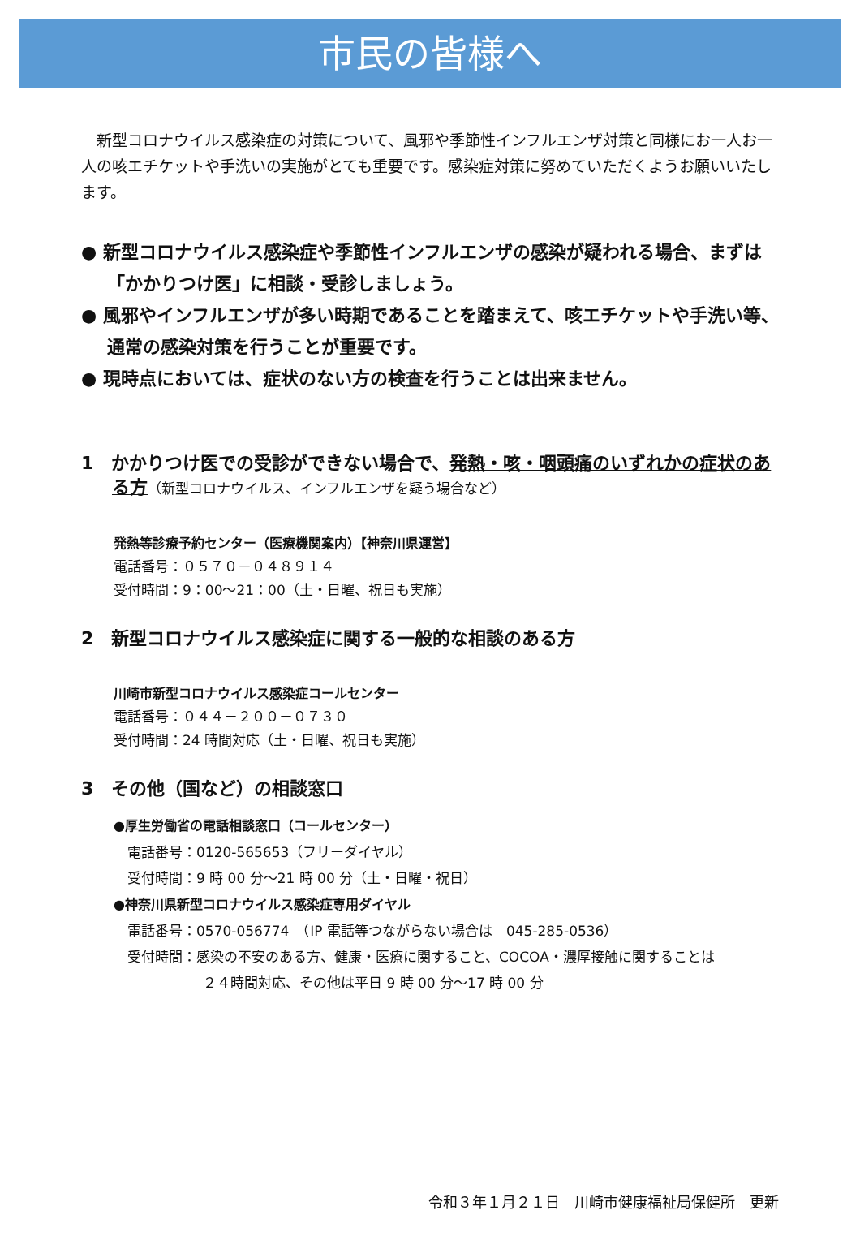市民の皆様へ
新型コロナウイルス感染症の対策について、風邪や季節性インフルエンザ対策と同様にお一人お一人の咳エチケットや手洗いの実施がとても重要です。感染症対策に努めていただくようお願いいたします。
● 新型コロナウイルス感染症や季節性インフルエンザの感染が疑われる場合、まずは「かかりつけ医」に相談・受診しましょう。
● 風邪やインフルエンザが多い時期であることを踏まえて、咳エチケットや手洗い等、通常の感染対策を行うことが重要です。
● 現時点においては、症状のない方の検査を行うことは出来ません。
1　かかりつけ医での受診ができない場合で、発熱・咳・咽頭痛のいずれかの症状のある方（新型コロナウイルス、インフルエンザを疑う場合など）
発熱等診療予約センター（医療機関案内）【神奈川県運営】
電話番号：０５７０－０４８９１４
受付時間：9：00～21：00（土・日曜、祝日も実施）
2　新型コロナウイルス感染症に関する一般的な相談のある方
川崎市新型コロナウイルス感染症コールセンター
電話番号：０４４－２００－０７３０
受付時間：24 時間対応（土・日曜、祝日も実施）
3　その他（国など）の相談窓口
●厚生労働省の電話相談窓口（コールセンター）
　電話番号：0120-565653（フリーダイヤル）
　受付時間：9 時 00 分～21 時 00 分（土・日曜・祝日）
●神奈川県新型コロナウイルス感染症専用ダイヤル
　電話番号：0570-056774　（IP 電話等つながらない場合は　045-285-0536）
　受付時間：感染の不安のある方、健康・医療に関すること、COCOA・濃厚接触に関することは
２４時間対応、その他は平日 9 時 00 分～17 時 00 分
令和３年１月２１日　川崎市健康福祉局保健所　更新